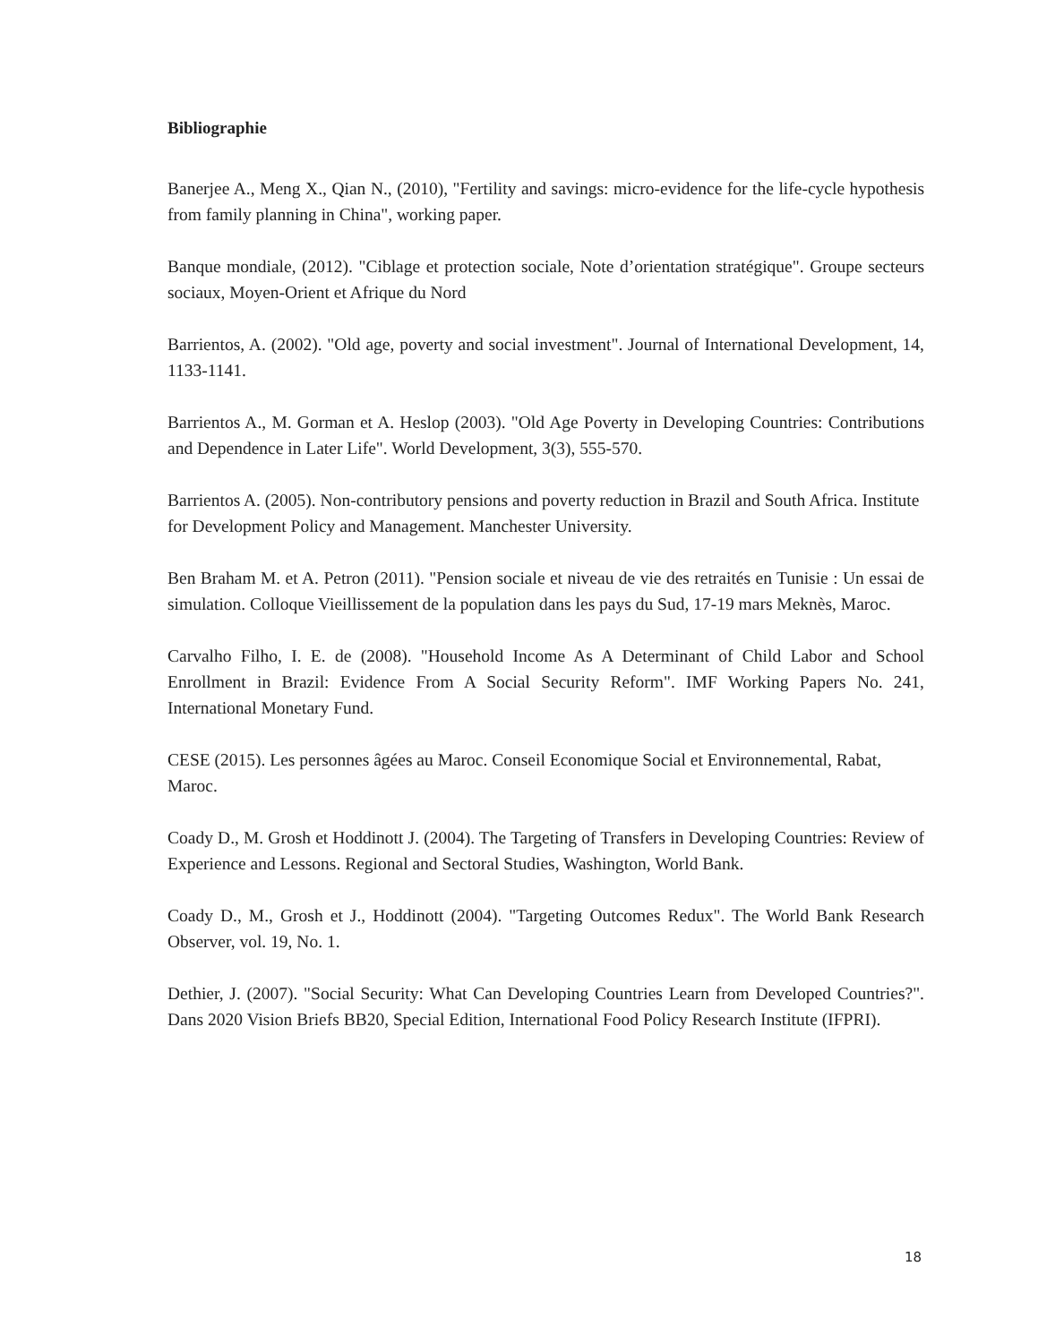Bibliographie
Banerjee A., Meng X., Qian N., (2010), "Fertility and savings: micro-evidence for the life-cycle hypothesis from family planning in China", working paper.
Banque mondiale, (2012). "Ciblage et protection sociale, Note d’orientation stratégique". Groupe secteurs sociaux, Moyen-Orient et Afrique du Nord
Barrientos, A. (2002). "Old age, poverty and social investment". Journal of International Development, 14, 1133-1141.
Barrientos A., M. Gorman et A. Heslop (2003). "Old Age Poverty in Developing Countries: Contributions and Dependence in Later Life". World Development, 3(3), 555-570.
Barrientos A. (2005). Non-contributory pensions and poverty reduction in Brazil and South Africa. Institute for Development Policy and Management. Manchester University.
Ben Braham M. et A. Petron (2011). "Pension sociale et niveau de vie des retraités en Tunisie : Un essai de simulation. Colloque Vieillissement de la population dans les pays du Sud, 17-19 mars Meknès, Maroc.
Carvalho Filho, I. E. de (2008). "Household Income As A Determinant of Child Labor and School Enrollment in Brazil: Evidence From A Social Security Reform". IMF Working Papers No. 241, International Monetary Fund.
CESE (2015). Les personnes âgées au Maroc. Conseil Economique Social et Environnemental, Rabat, Maroc.
Coady D., M. Grosh et Hoddinott J. (2004). The Targeting of Transfers in Developing Countries: Review of Experience and Lessons. Regional and Sectoral Studies, Washington, World Bank.
Coady D., M., Grosh et J., Hoddinott (2004). "Targeting Outcomes Redux". The World Bank Research Observer, vol. 19, No. 1.
Dethier, J. (2007). "Social Security: What Can Developing Countries Learn from Developed Countries?". Dans 2020 Vision Briefs BB20, Special Edition, International Food Policy Research Institute (IFPRI).
18